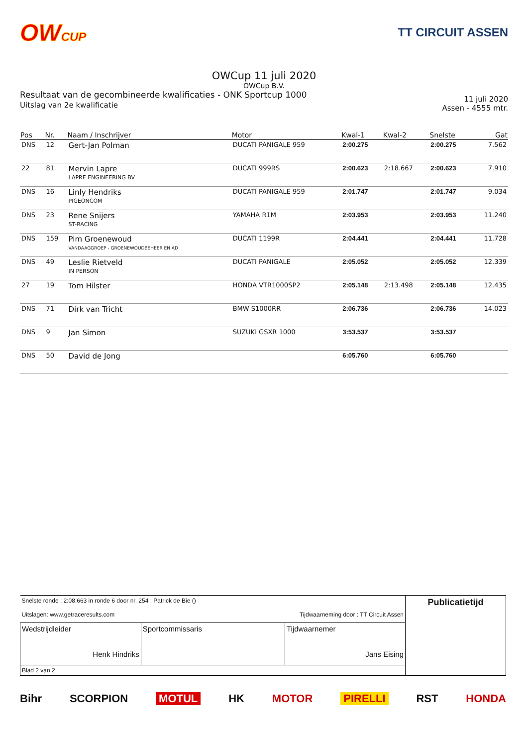OWCUP TT CIRCUIT ASSEN
OWCup 11 juli 2020
OWCup B.V.
Resultaat van de gecombineerde kwalificaties - ONK Sportcup 1000
Uitslag van 2e kwalificatie
11 juli 2020
Assen - 4555 mtr.
| Pos | Nr. | Naam / Inschrijver | Motor | Kwal-1 | Kwal-2 | Snelste | Gat |
| --- | --- | --- | --- | --- | --- | --- | --- |
| DNS | 12 | Gert-Jan Polman | DUCATI PANIGALE 959 | 2:00.275 | | 2:00.275 | 7.562 |
| 22 | 81 | Mervin Lapre LAPRE ENGINEERING BV | DUCATI 999RS | 2:00.623 | 2:18.667 | 2:00.623 | 7.910 |
| DNS | 16 | Linly Hendriks PIGEONCOM | DUCATI PANIGALE 959 | 2:01.747 | | 2:01.747 | 9.034 |
| DNS | 23 | Rene Snijers ST-RACING | YAMAHA R1M | 2:03.953 | | 2:03.953 | 11.240 |
| DNS | 159 | Pim Groenewoud VANDAAGGROEP - GROENEWOUDBEHEER EN AD | DUCATI 1199R | 2:04.441 | | 2:04.441 | 11.728 |
| DNS | 49 | Leslie Rietveld IN PERSON | DUCATI PANIGALE | 2:05.052 | | 2:05.052 | 12.339 |
| 27 | 19 | Tom Hilster | HONDA VTR1000SP2 | 2:05.148 | 2:13.498 | 2:05.148 | 12.435 |
| DNS | 71 | Dirk van Tricht | BMW S1000RR | 2:06.736 | | 2:06.736 | 14.023 |
| DNS | 9 | Jan Simon | SUZUKI GSXR 1000 | 3:53.537 | | 3:53.537 | |
| DNS | 50 | David de Jong | | 6:05.760 | | 6:05.760 | |
| Snelste ronde : 2:08.663 in ronde 6 door nr. 254 : Patrick de Bie () Uitslagen: www.getraceresults.com Tijdwaarneming door : TT Circuit Assen | | | Publicatietijd |
| Wedstrijdleider Henk Hindriks | Sportcommissaris | Tijdwaarnemer Jans Eising | |
| Blad 2 van 2 | | | |
Bihr SCORPION MOTUL HK MOTOR PIRELLI RST HONDA